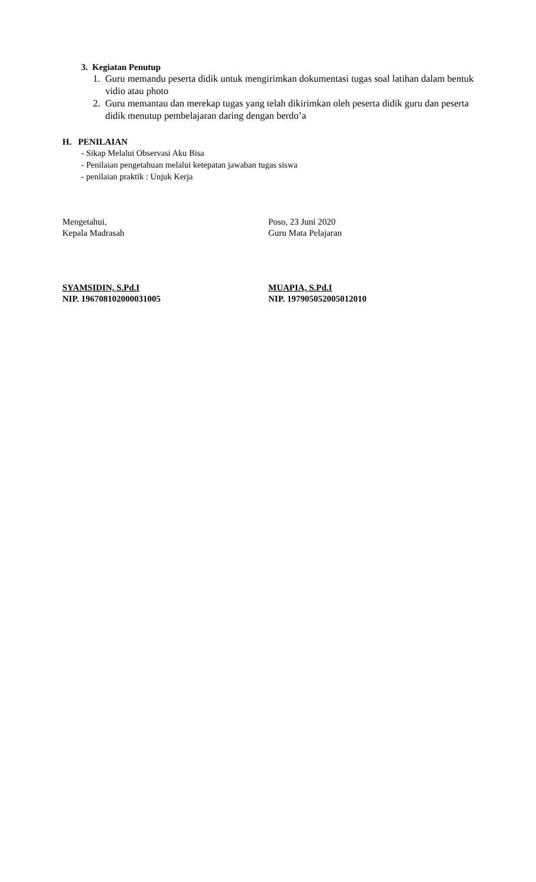3. Kegiatan Penutup
1. Guru memandu peserta didik untuk mengirimkan dokumentasi tugas soal latihan dalam bentuk vidio atau photo
2. Guru memantau dan merekap tugas yang telah dikirimkan oleh peserta didik guru dan peserta didik menutup pembelajaran daring dengan berdo’a
H. PENILAIAN
- Sikap Melalui Observasi Aku Bisa
- Penilaian pengetahuan melalui ketepatan jawaban tugas siswa
- penilaian praktik : Unjuk Kerja
Mengetahui,
Kepala Madrasah
SYAMSIDIN, S.Pd.I
NIP. 196708102000031005
Poso, 23 Juni 2020
Guru Mata Pelajaran
MUAPIA, S.Pd.I
NIP. 197905052005012010